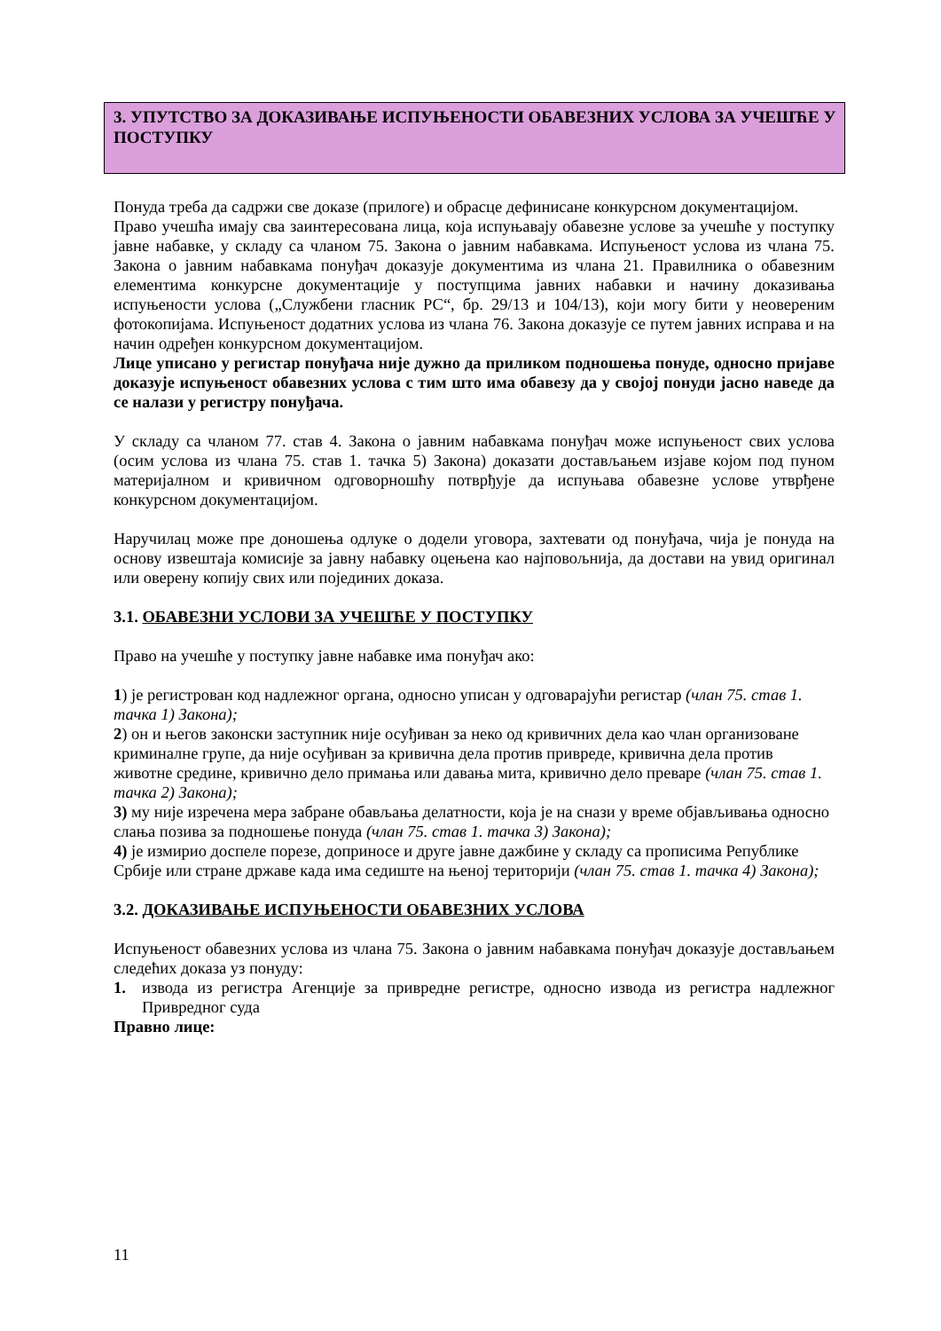3. УПУТСТВО ЗА ДОКАЗИВАЊЕ ИСПУЊЕНОСТИ ОБАВЕЗНИХ УСЛОВА ЗА УЧЕШЋЕ У ПОСТУПКУ
Понуда треба да садржи све доказе (прилоге) и обрасце дефинисане конкурсном документацијом.
Право учешћа имају сва заинтересована лица, која испуњавају обавезне услове за учешће у поступку јавне набавке, у складу са чланом 75. Закона о јавним набавкама. Испуњеност услова из члана 75. Закона о јавним набавкама понуђач доказује документима из члана 21. Правилника о обавезним елементима конкурсне документације у поступцима јавних набавки и начину доказивања испуњености услова („Службени гласник РС“, бр. 29/13 и 104/13), који могу бити у неовереним фотокопијама. Испуњеност додатних услова из члана 76. Закона доказује се путем јавних исправа и на начин одређен конкурсном документацијом.
Лице уписано у регистар понуђача није дужно да приликом подношења понуде, односно пријаве доказује испуњеност обавезних услова с тим што има обавезу да у својој понуди јасно наведе да се налази у регистру понуђача.
У складу са чланом 77. став 4. Закона о јавним набавкама понуђач може испуњеност свих услова (осим услова из члана 75. став 1. тачка 5) Закона) доказати достављањем изјаве којом под пуном материјалном и кривичном одговорношћу потврђује да испуњава обавезне услове утврђене конкурсном документацијом.
Наручилац може пре доношења одлуке о додели уговора, захтевати од понуђача, чија је понуда на основу извештаја комисије за јавну набавку оцењена као најповољнија, да достави на увид оригинал или оверену копију свих или појединих доказа.
3.1. ОБАВЕЗНИ УСЛОВИ ЗА УЧЕШЋЕ У ПОСТУПКУ
Право на учешће у поступку јавне набавке има понуђач ако:
1) је регистрован код надлежног органа, односно уписан у одговарајући регистар (члан 75. став 1. тачка 1) Закона);
2) он и његов законски заступник није осуђиван за неко од кривичних дела као члан организоване криминалне групе, да није осуђиван за кривична дела против привреде, кривична дела против животне средине, кривично дело примања или давања мита, кривично дело преваре (члан 75. став 1. тачка 2) Закона);
3) му није изречена мера забране обављања делатности, која је на снази у време објављивања односно слања позива за подношење понуда (члан 75. став 1. тачка 3) Закона);
4) је измирио доспеле порезе, доприносе и друге јавне дажбине у складу са прописима Републике Србије или стране државе када има седиште на њеној територији (члан 75. став 1. тачка 4) Закона);
3.2. ДОКАЗИВАЊЕ ИСПУЊЕНОСТИ ОБАВЕЗНИХ УСЛОВА
Испуњеност обавезних услова из члана 75. Закона о јавним набавкама понуђач доказује достављањем следећих доказа уз понуду:
1. извода из регистра Агенције за привредне регистре, односно извода из регистра надлежног Привредног суда
Правно лице:
11